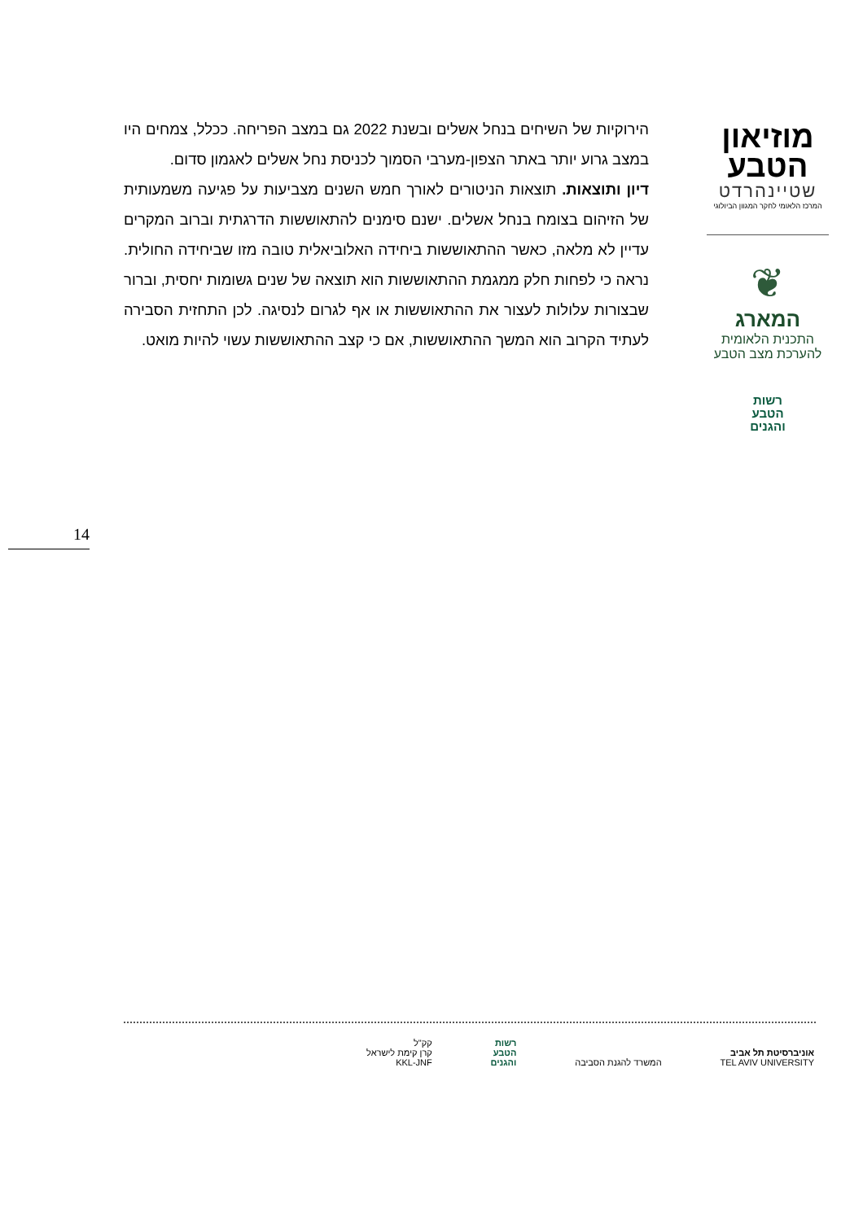מוזיאון
הטבע
שטיינהרדט
המרכז הלאומי לחקר המגוון הביולוגי
❦
המארג
התכנית הלאומית
להערכת מצב הטבע
רשות
הטבע
והגנים
הירוקיות של השיחים בנחל אשלים ובשנת 2022 גם במצב הפריחה. ככלל, צמחים היו במצב גרוע יותר באתר הצפון-מערבי הסמוך לכניסת נחל אשלים לאגמון סדום.
דיון ותוצאות. תוצאות הניטורים לאורך חמש השנים מצביעות על פגיעה משמעותית של הזיהום בצומח בנחל אשלים. ישנם סימנים להתאוששות הדרגתית וברוב המקרים עדיין לא מלאה, כאשר ההתאוששות ביחידה האלוביאלית טובה מזו שביחידה החולית. נראה כי לפחות חלק ממגמת ההתאוששות הוא תוצאה של שנים גשומות יחסית, וברור שבצורות עלולות לעצור את ההתאוששות או אף לגרום לנסיגה. לכן התחזית הסבירה לעתיד הקרוב הוא המשך ההתאוששות, אם כי קצב ההתאוששות עשוי להיות מואט.
14
אוניברסיטת תל אביב
TEL AVIV UNIVERSITY
המשרד להגנת הסביבה
רשות
הטבע
והגנים
קק"ל
קרן קימת לישראל
KKL-JNF